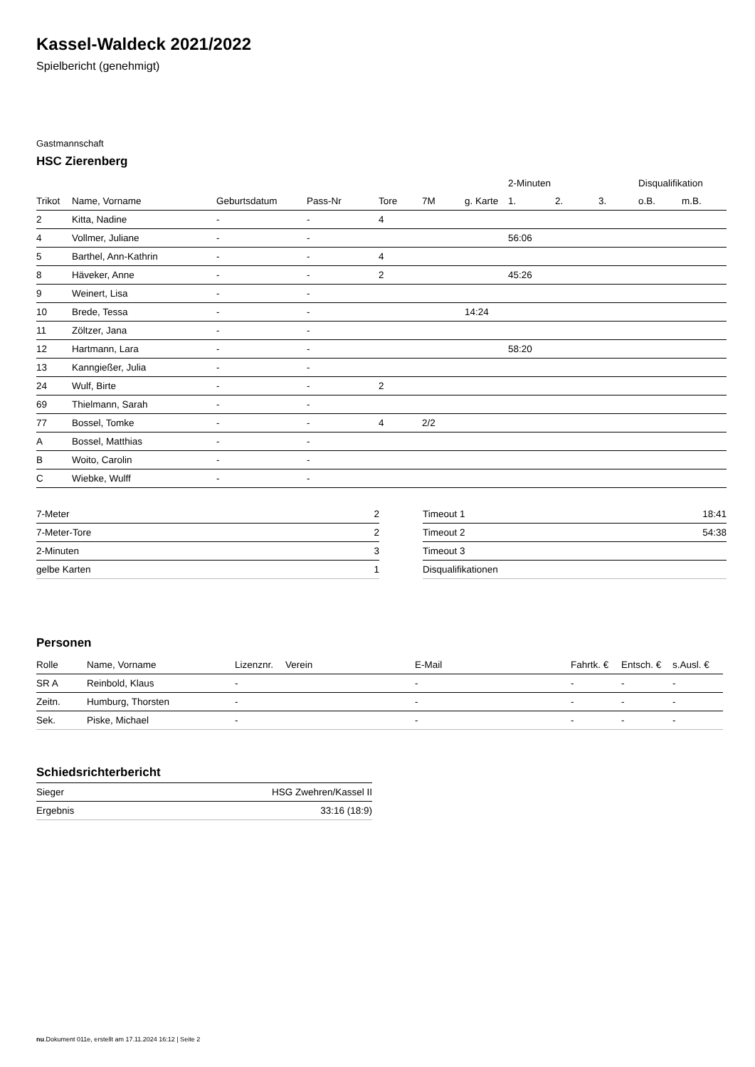Kassel-Waldeck 2021/2022
Spielbericht (genehmigt)
Gastmannschaft
HSC Zierenberg
| | | | | | | | 2-Minuten | | | Disqualifikation | |
| --- | --- | --- | --- | --- | --- | --- | --- | --- | --- | --- | --- |
| Trikot | Name, Vorname | Geburtsdatum | Pass-Nr | Tore | 7M | g. Karte | 1. | 2. | 3. | o.B. | m.B. |
| 2 | Kitta, Nadine | - | - | 4 | | | | | | | |
| 4 | Vollmer, Juliane | - | - | | | | 56:06 | | | | |
| 5 | Barthel, Ann-Kathrin | - | - | 4 | | | | | | | |
| 8 | Häveker, Anne | - | - | 2 | | | 45:26 | | | | |
| 9 | Weinert, Lisa | - | - | | | | | | | | |
| 10 | Brede, Tessa | - | - | | | 14:24 | | | | | |
| 11 | Zöltzer, Jana | - | - | | | | | | | | |
| 12 | Hartmann, Lara | - | - | | | | 58:20 | | | | |
| 13 | Kanngießer, Julia | - | - | | | | | | | | |
| 24 | Wulf, Birte | - | - | 2 | | | | | | | |
| 69 | Thielmann, Sarah | - | - | | | | | | | | |
| 77 | Bossel, Tomke | - | - | 4 | 2/2 | | | | | | |
| A | Bossel, Matthias | - | - | | | | | | | | |
| B | Woito, Carolin | - | - | | | | | | | | |
| C | Wiebke, Wulff | - | - | | | | | | | | |
| 7-Meter | 2 |
| 7-Meter-Tore | 2 |
| 2-Minuten | 3 |
| gelbe Karten | 1 |
| Timeout 1 | 18:41 |
| Timeout 2 | 54:38 |
| Timeout 3 | |
| Disqualifikationen | |
Personen
| Rolle | Name, Vorname | Lizenznr. | Verein | E-Mail | Fahrtk. € | Entsch. € | s.Ausl. € |
| --- | --- | --- | --- | --- | --- | --- | --- |
| SR A | Reinbold, Klaus | - | | - | - | - | - |
| Zeitn. | Humburg, Thorsten | - | | - | - | - | - |
| Sek. | Piske, Michael | - | | - | - | - | - |
Schiedsrichterbericht
| Sieger | HSG Zwehren/Kassel II |
| Ergebnis | 33:16 (18:9) |
nu.Dokument 011e, erstellt am 17.11.2024 16:12 | Seite 2